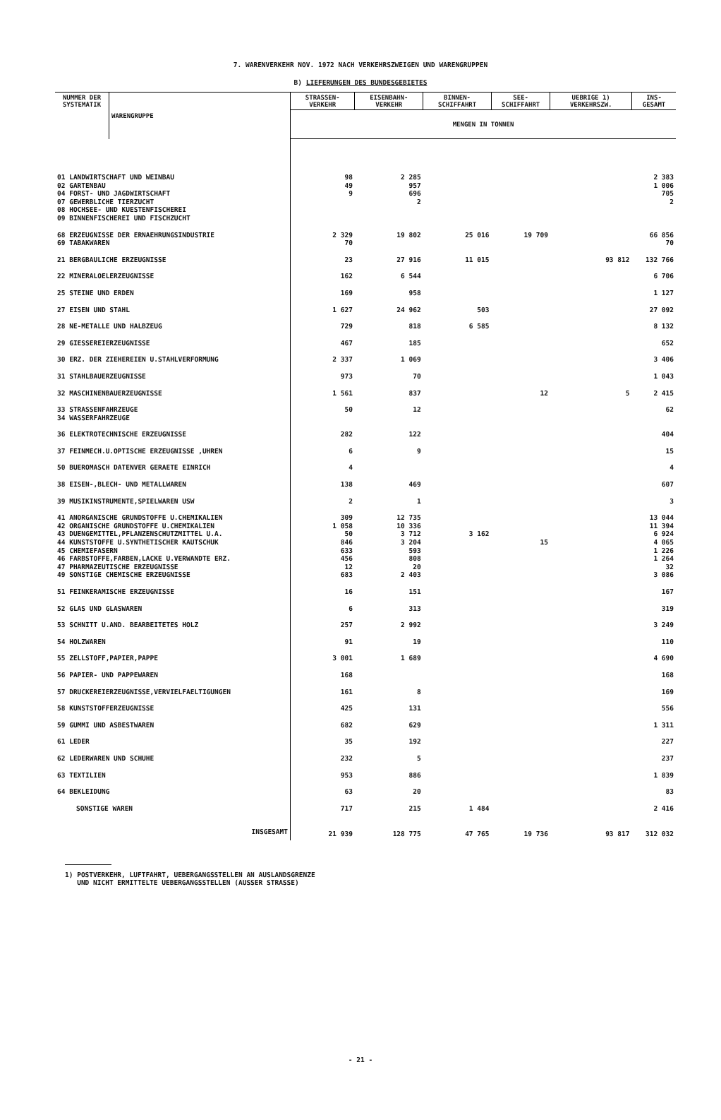7. WARENVERKEHR NOV. 1972 NACH VERKEHRSZWEIGEN UND WARENGRUPPEN
B) LIEFERUNGEN DES BUNDESGEBIETES
| NUMMER DER SYSTEMATIK | WARENGRUPPE | STRASSEN- VERKEHR | EISENBAHN- VERKEHR | BINNEN- SCHIFFAHRT | SEE- SCHIFFAHRT | UEBRIGE 1) VERKEHRSZW. | INS- GESAMT |
| --- | --- | --- | --- | --- | --- | --- | --- |
| | | MENGEN IN TONNEN | | | | | |
| 01 LANDWIRTSCHAFT UND WEINBAU | | 98 | 2 285 | | | | 2 383 |
| 02 GARTENBAU | | 49 | 957 | | | | 1 006 |
| 04 FORST- UND JAGDWIRTSCHAFT | | 9 | 696 | | | | 705 |
| 07 GEWERBLICHE TIERZUCHT | | | 2 | | | | 2 |
| 08 HOCHSEE- UND KUESTENFISCHEREI | | | | | | | |
| 09 BINNENFISCHEREI UND FISCHZUCHT | | | | | | | |
| 68 ERZEUGNISSE DER ERNAEHRUNGSINDUSTRIE | | 2 329 | 19 802 | 25 016 | 19 709 | | 66 856 |
| 69 TABAKWAREN | | 70 | | | | | 70 |
| 21 BERGBAULICHE ERZEUGNISSE | | 23 | 27 916 | 11 015 | | 93 812 | 132 766 |
| 22 MINERALOELERZEUGNISSE | | 162 | 6 544 | | | | 6 706 |
| 25 STEINE UND ERDEN | | 169 | 958 | | | | 1 127 |
| 27 EISEN UND STAHL | | 1 627 | 24 962 | 503 | | | 27 092 |
| 28 NE-METALLE UND HALBZEUG | | 729 | 818 | 6 585 | | | 8 132 |
| 29 GIESSEREIERZEUGNISSE | | 467 | 185 | | | | 652 |
| 30 ERZ. DER ZIEHEREIEN U.STAHLVERFORMUNG | | 2 337 | 1 069 | | | | 3 406 |
| 31 STAHLBAUERZEUGNISSE | | 973 | 70 | | | | 1 043 |
| 32 MASCHINENBAUERZEUGNISSE | | 1 561 | 837 | | 12 | 5 | 2 415 |
| 33 STRASSENFAHRZEUGE | | 50 | 12 | | | | 62 |
| 34 WASSERFAHRZEUGE | | | | | | | |
| 36 ELEKTROTECHNISCHE ERZEUGNISSE | | 282 | 122 | | | | 404 |
| 37 FEINMECH.U.OPTISCHE ERZEUGNISSE ,UHREN | | 6 | 9 | | | | 15 |
| 50 BUEROMASCH DATENVER GERAETE EINRICH | | 4 | | | | | 4 |
| 38 EISEN-,BLECH- UND METALLWAREN | | 138 | 469 | | | | 607 |
| 39 MUSIKINSTRUMENTE,SPIELWAREN USW | | 2 | 1 | | | | 3 |
| 41 ANORGANISCHE GRUNDSTOFFE U.CHEMIKALIEN | | 309 | 12 735 | | | | 13 044 |
| 42 ORGANISCHE GRUNDSTOFFE U.CHEMIKALIEN | | 1 058 | 10 336 | | | | 11 394 |
| 43 DUENGEMITTEL,PFLANZENSCHUTZMITTEL U.A. | | 50 | 3 712 | 3 162 | | | 6 924 |
| 44 KUNSTSTOFFE U.SYNTHETISCHER KAUTSCHUK | | 846 | 3 204 | | 15 | | 4 065 |
| 45 CHEMIEFASERN | | 633 | 593 | | | | 1 226 |
| 46 FARBSTOFFE,FARBEN,LACKE U.VERWANDTE ERZ. | | 456 | 808 | | | | 1 264 |
| 47 PHARMAZEUTISCHE ERZEUGNISSE | | 12 | 20 | | | | 32 |
| 49 SONSTIGE CHEMISCHE ERZEUGNISSE | | 683 | 2 403 | | | | 3 086 |
| 51 FEINKERAMISCHE ERZEUGNISSE | | 16 | 151 | | | | 167 |
| 52 GLAS UND GLASWAREN | | 6 | 313 | | | | 319 |
| 53 SCHNITT U.AND. BEARBEITETES HOLZ | | 257 | 2 992 | | | | 3 249 |
| 54 HOLZWAREN | | 91 | 19 | | | | 110 |
| 55 ZELLSTOFF,PAPIER,PAPPE | | 3 001 | 1 689 | | | | 4 690 |
| 56 PAPIER- UND PAPPEWAREN | | 168 | | | | | 168 |
| 57 DRUCKEREIERZEUGNISSE,VERVIELFAELTIGUNGEN | | 161 | 8 | | | | 169 |
| 58 KUNSTSTOFFERZEUGNISSE | | 425 | 131 | | | | 556 |
| 59 GUMMI UND ASBESTWAREN | | 682 | 629 | | | | 1 311 |
| 61 LEDER | | 35 | 192 | | | | 227 |
| 62 LEDERWAREN UND SCHUHE | | 232 | 5 | | | | 237 |
| 63 TEXTILIEN | | 953 | 886 | | | | 1 839 |
| 64 BEKLEIDUNG | | 63 | 20 | | | | 83 |
| SONSTIGE WAREN | | 717 | 215 | 1 484 | | | 2 416 |
| INSGESAMT | | 21 939 | 128 775 | 47 765 | 19 736 | 93 817 | 312 032 |
1) POSTVERKEHR, LUFTFAHRT, UEBERGANGSSTELLEN AN AUSLANDSGRENZE
UND NICHT ERMITTELTE UEBERGANGSSTELLEN (AUSSER STRASSE)
- 21 -